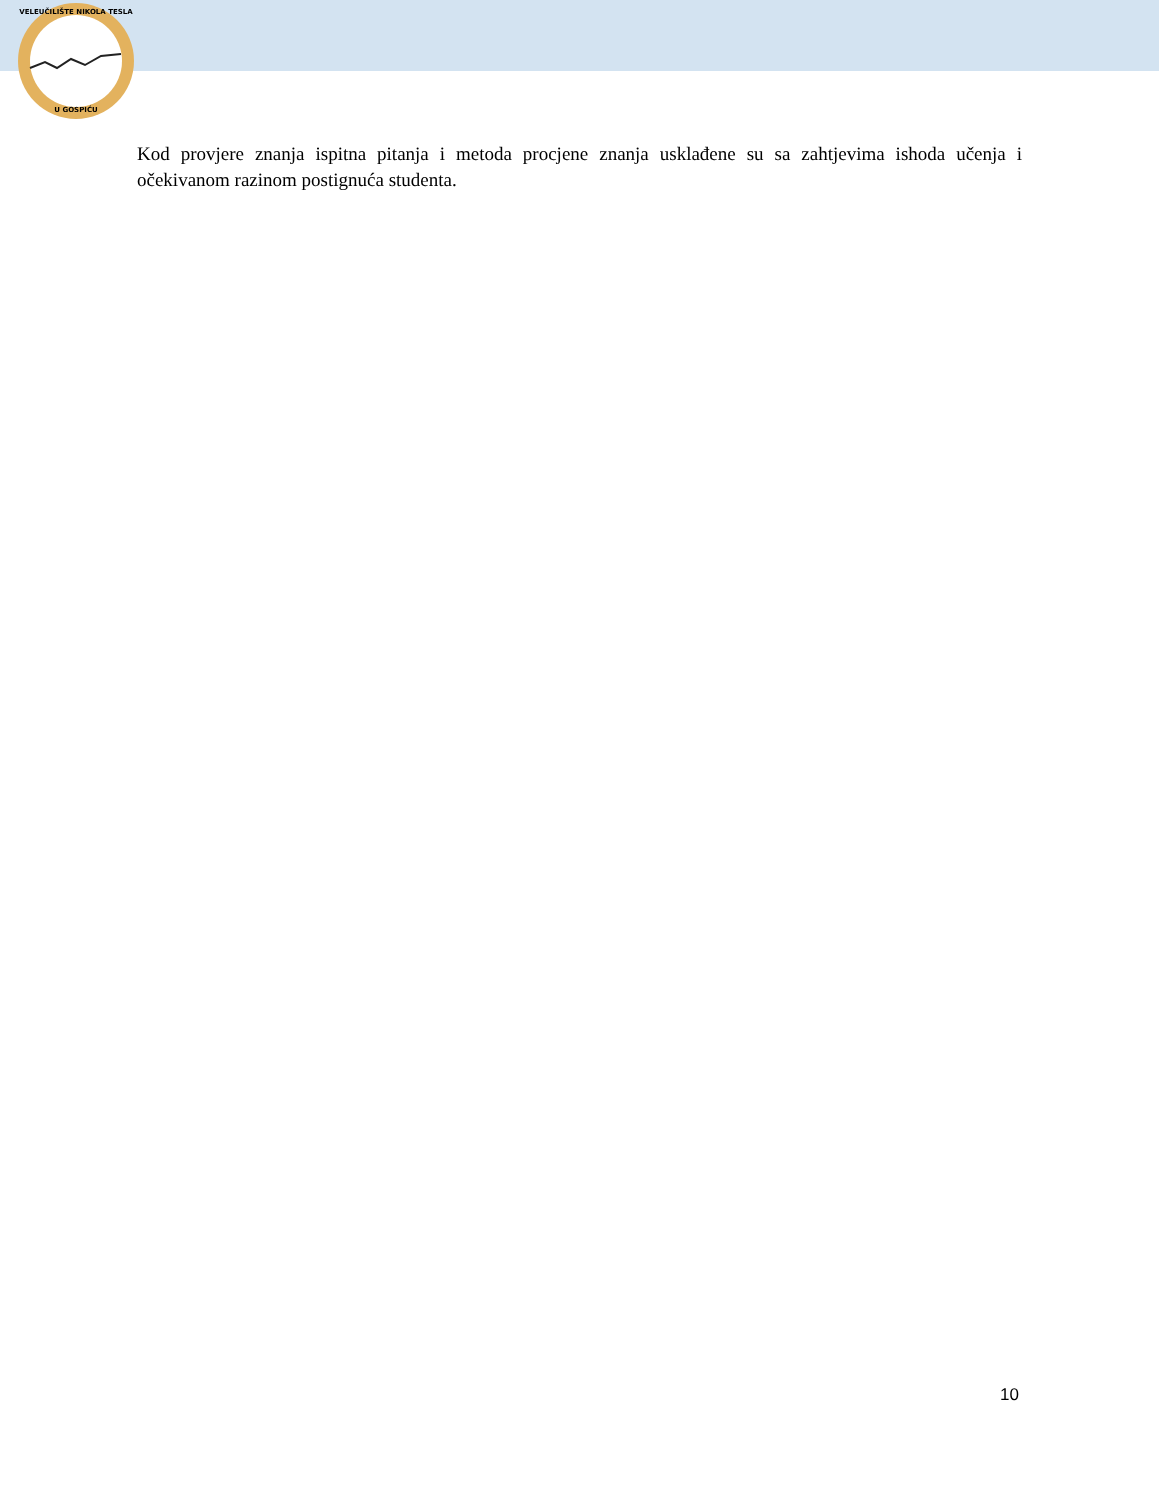VELEUČILIŠTE NIKOLA TESLA
U GOSPIĆU
Kod provjere znanja ispitna pitanja i metoda procjene znanja usklađene su sa zahtjevima ishoda učenja i očekivanom razinom postignuća studenta.
10